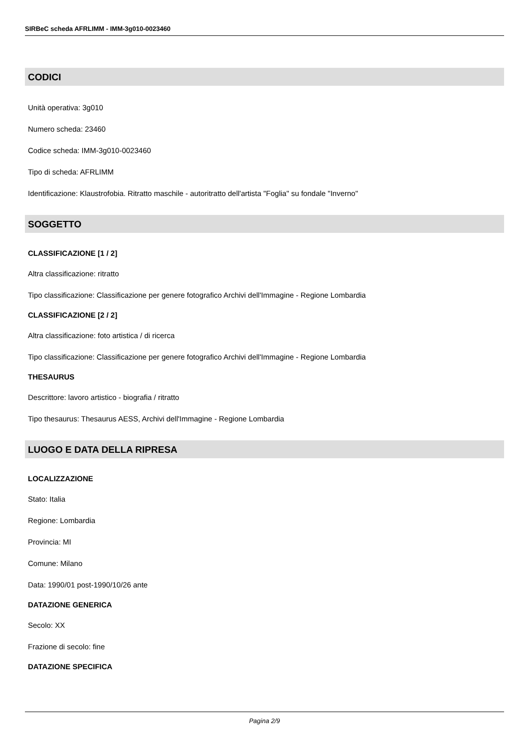SIRBeC scheda AFRLIMM - IMM-3g010-0023460
CODICI
Unità operativa: 3g010
Numero scheda: 23460
Codice scheda: IMM-3g010-0023460
Tipo di scheda: AFRLIMM
Identificazione: Klaustrofobia. Ritratto maschile - autoritratto dell'artista "Foglia" su fondale "Inverno"
SOGGETTO
CLASSIFICAZIONE [1 / 2]
Altra classificazione: ritratto
Tipo classificazione: Classificazione per genere fotografico Archivi dell'Immagine - Regione Lombardia
CLASSIFICAZIONE [2 / 2]
Altra classificazione: foto artistica / di ricerca
Tipo classificazione: Classificazione per genere fotografico Archivi dell'Immagine - Regione Lombardia
THESAURUS
Descrittore: lavoro artistico - biografia / ritratto
Tipo thesaurus: Thesaurus AESS, Archivi dell'Immagine - Regione Lombardia
LUOGO E DATA DELLA RIPRESA
LOCALIZZAZIONE
Stato: Italia
Regione: Lombardia
Provincia: MI
Comune: Milano
Data: 1990/01 post-1990/10/26 ante
DATAZIONE GENERICA
Secolo: XX
Frazione di secolo: fine
DATAZIONE SPECIFICA
Pagina 2/9